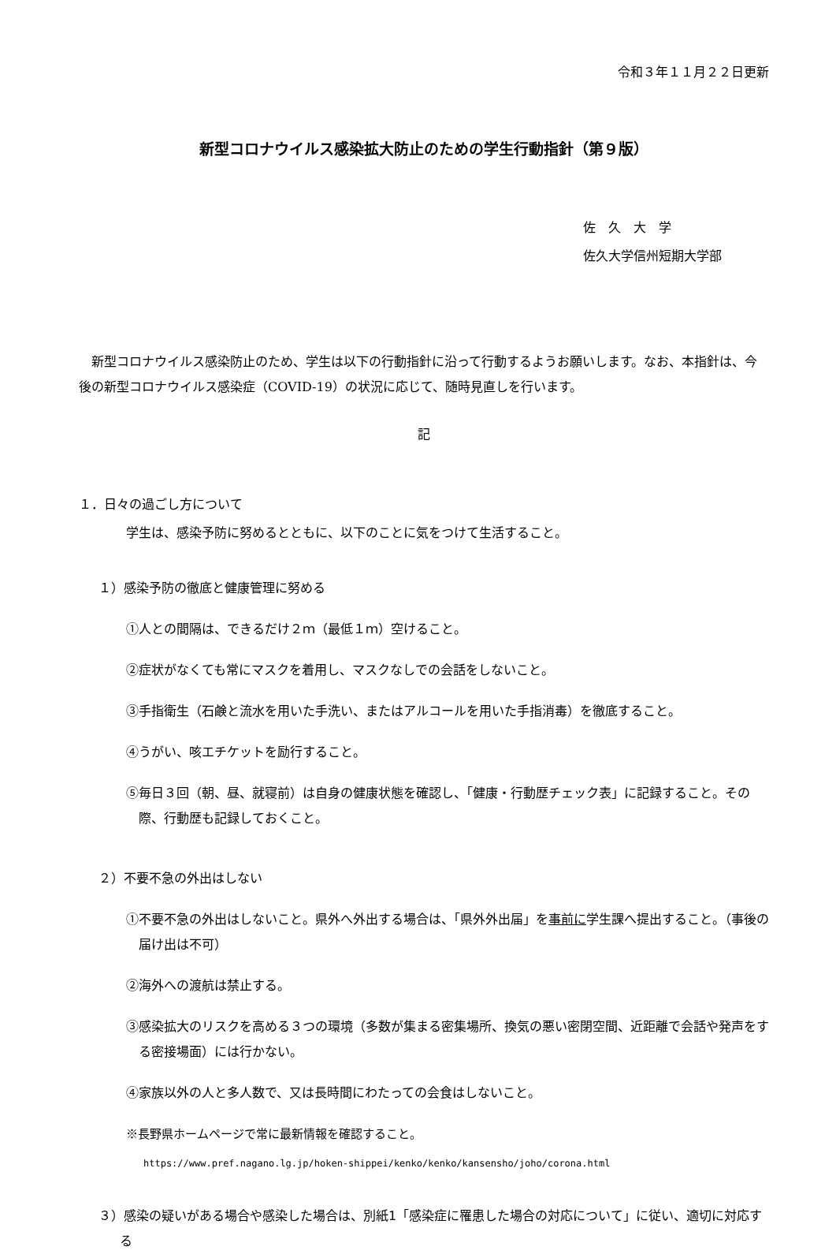令和３年１１月２２日更新
新型コロナウイルス感染拡大防止のための学生行動指針（第９版）
佐　久　大　学
佐久大学信州短期大学部
新型コロナウイルス感染防止のため、学生は以下の行動指針に沿って行動するようお願いします。なお、本指針は、今後の新型コロナウイルス感染症（COVID-19）の状況に応じて、随時見直しを行います。
記
１．日々の過ごし方について
学生は、感染予防に努めるとともに、以下のことに気をつけて生活すること。
１）感染予防の徹底と健康管理に努める
①人との間隔は、できるだけ２ｍ（最低１ｍ）空けること。
②症状がなくても常にマスクを着用し、マスクなしでの会話をしないこと。
③手指衛生（石鹸と流水を用いた手洗い、またはアルコールを用いた手指消毒）を徹底すること。
④うがい、咳エチケットを励行すること。
⑤毎日３回（朝、昼、就寝前）は自身の健康状態を確認し、「健康・行動歴チェック表」に記録すること。その際、行動歴も記録しておくこと。
２）不要不急の外出はしない
①不要不急の外出はしないこと。県外へ外出する場合は、「県外外出届」を事前に学生課へ提出すること。（事後の届け出は不可）
②海外への渡航は禁止する。
③感染拡大のリスクを高める３つの環境（多数が集まる密集場所、換気の悪い密閉空間、近距離で会話や発声をする密接場面）には行かない。
④家族以外の人と多人数で、又は長時間にわたっての会食はしないこと。
※長野県ホームページで常に最新情報を確認すること。
https://www.pref.nagano.lg.jp/hoken-shippei/kenko/kenko/kansensho/joho/corona.html
３）感染の疑いがある場合や感染した場合は、別紙1「感染症に罹患した場合の対応について」に従い、適切に対応する